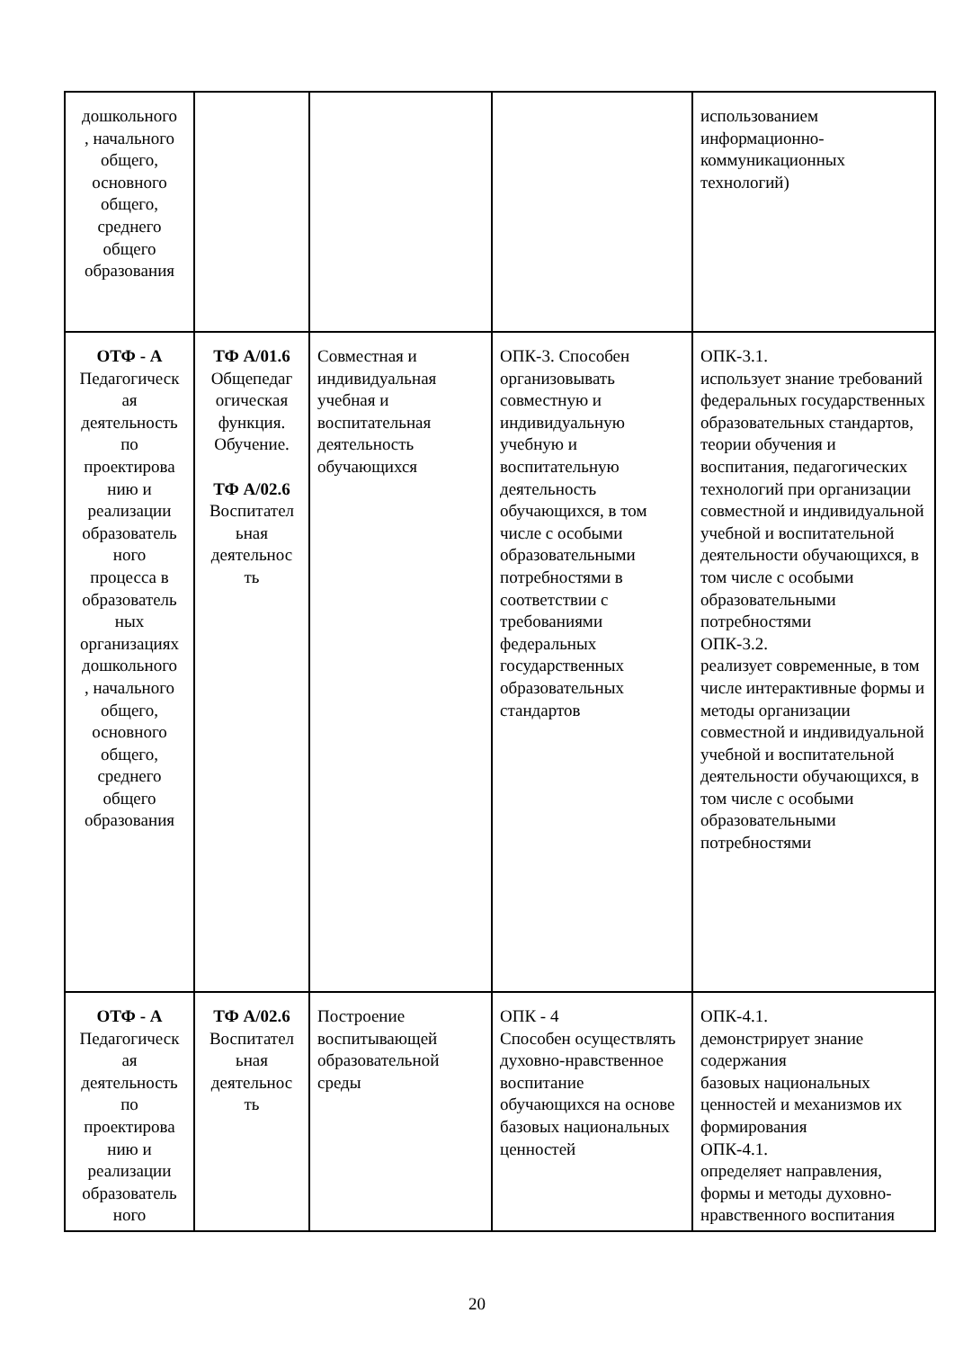| дошкольного , начального общего, основного общего, среднего общего образования | | | | использованием информационно- коммуникационных технологий) |
| ОТФ - А Педагогическ ая деятельность по проектирова нию и реализации образователь ного процесса в образователь ных организациях дошкольного , начального общего, основного общего, среднего общего образования | ТФ А/01.6 Общепедаг огическая функция. Обучение. ТФ А/02.6 Воспитател ьная деятельнос ть | Совместная и индивидуальная учебная и воспитательная деятельность обучающихся | ОПК-3. Способен организовывать совместную и индивидуальную учебную и воспитательную деятельность обучающихся, в том числе с особыми образовательными потребностями в соответствии с требованиями федеральных государственных образовательных стандартов | ОПК-3.1. использует знание требований федеральных государственных образовательных стандартов, теории обучения и воспитания, педагогических технологий при организации совместной и индивидуальной учебной и воспитательной деятельности обучающихся, в том числе с особыми образовательными потребностями ОПК-3.2. реализует современные, в том числе интерактивные формы и методы организации совместной и индивидуальной учебной и воспитательной деятельности обучающихся, в том числе с особыми образовательными потребностями |
| ОТФ - А Педагогическ ая деятельность по проектирова нию и реализации образователь ного | ТФ А/02.6 Воспитател ьная деятельнос ть | Построение воспитывающей образовательной среды | ОПК - 4 Способен осуществлять духовно-нравственное воспитание обучающихся на основе базовых национальных ценностей | ОПК-4.1. демонстрирует знание содержания базовых национальных ценностей и механизмов их формирования ОПК-4.1. определяет направления, формы и методы духовно-нравственного воспитания |
20